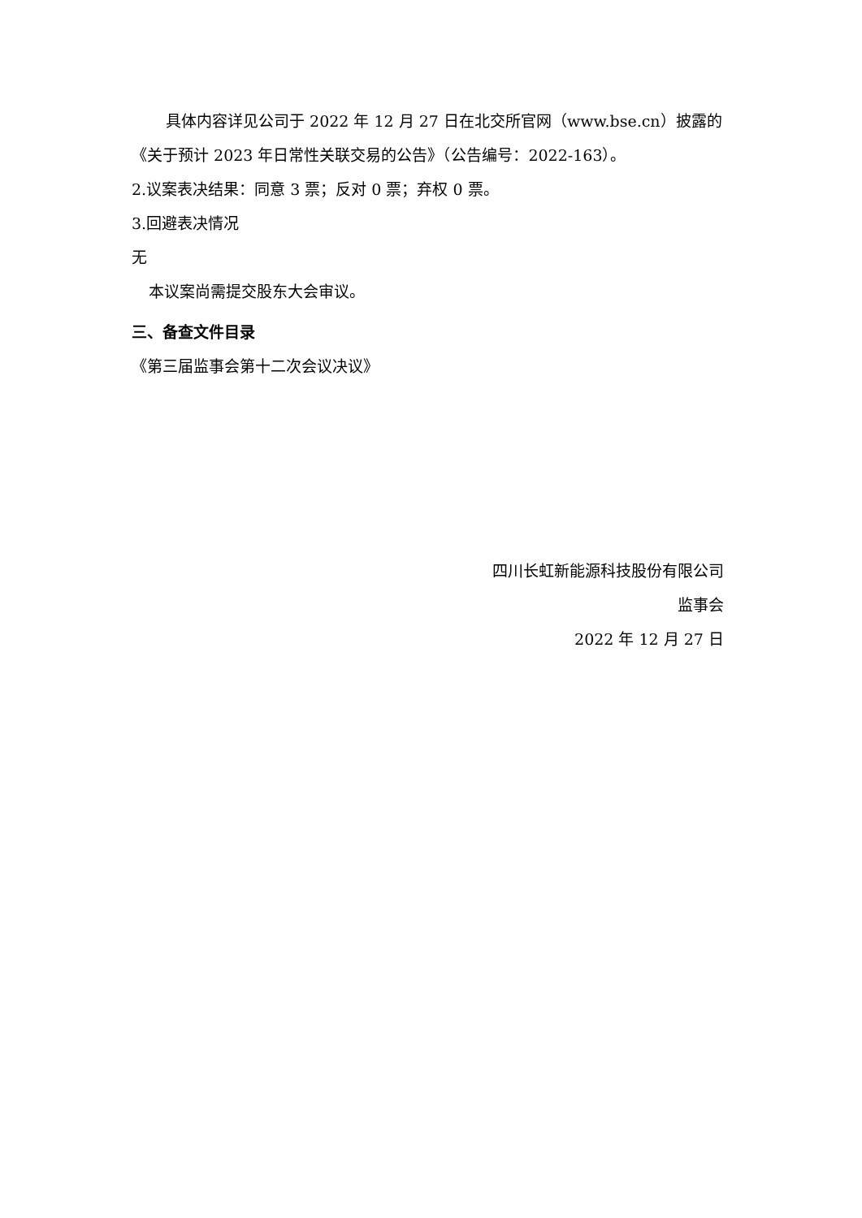具体内容详见公司于 2022 年 12 月 27 日在北交所官网（www.bse.cn）披露的《关于预计 2023 年日常性关联交易的公告》（公告编号：2022-163）。
2.议案表决结果：同意 3 票；反对 0 票；弃权 0 票。
3.回避表决情况
无
本议案尚需提交股东大会审议。
三、备查文件目录
《第三届监事会第十二次会议决议》
四川长虹新能源科技股份有限公司
监事会
2022 年 12 月 27 日